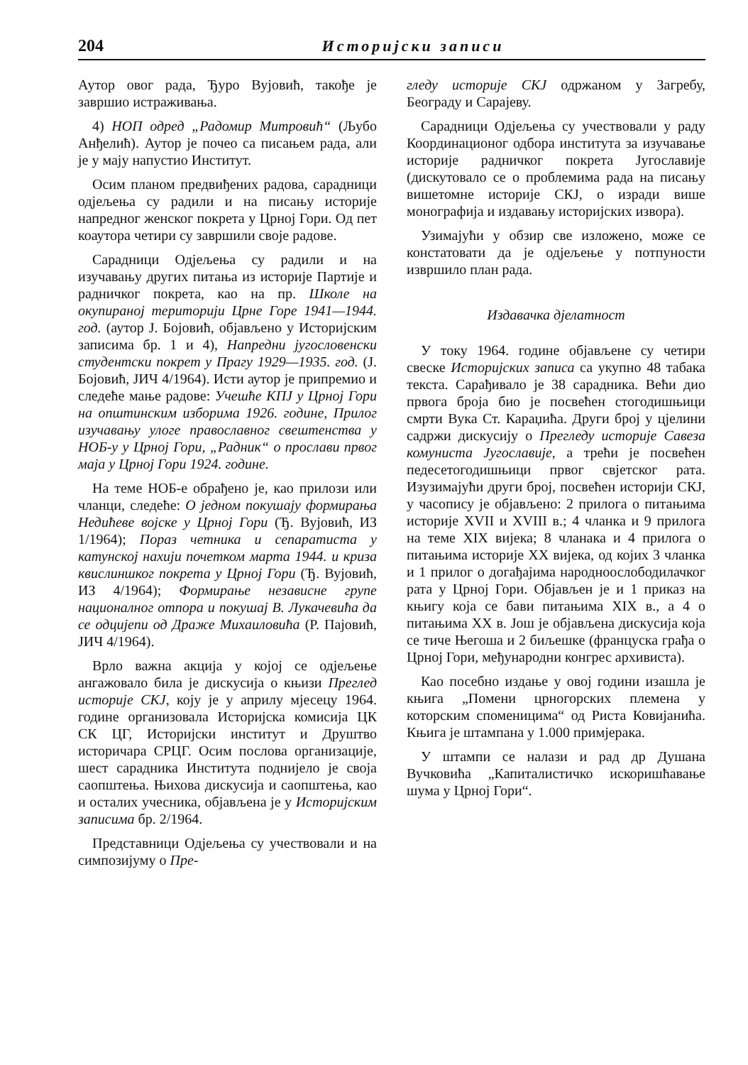204 Историјски записи
Аутор овог рада, Ђуро Вујовић, такође је завршио истраживања.
4) НОП одред „Радомир Митровић“ (Љубо Анђелић). Аутор је почео са писањем рада, али је у мају напустио Институт.
Осим планом предвиђених радова, сарадници одјељења су радили и на писању историје напредног женског покрета у Црној Гори. Од пет коаутора четири су завршили своје радове.
Сарадници Одјељења су радили и на изучавању других питања из историје Партије и радничког покрета, као на пр. Школе на окупираној територији Црне Горе 1941—1944. год. (аутор Ј. Бојовић, објављено у Историјским записима бр. 1 и 4), Напредни југословенски студентски покрет у Прагу 1929—1935. год. (Ј. Бојовић, ЈИЧ 4/1964). Исти аутор је припремио и следеће мање радове: Учешће КПЈ у Црној Гори на општинским изборима 1926. године, Прилог изучавању улоге православног свештенства у НОБ-у у Црној Гори, „Радник“ о прослави првог маја у Црној Гори 1924. године.
На теме НОБ-е обрађено је, као прилози или чланци, следеће: О једном покушају формирања Недићеве војске у Црној Гори (Ђ. Вујовић, ИЗ 1/1964); Пораз четника и сепаратиста у катунској нахији почетком марта 1944. и криза квислиншког покрета у Црној Гори (Ђ. Вујовић, ИЗ 4/1964); Формирање независне групе националног отпора и покушај В. Лукачевића да се одцијепи од Драже Михаиловића (Р. Пајовић, ЈИЧ 4/1964).
Врло важна акција у којој се одјељење ангажовало била је дискусија о књизи Преглед историје СКЈ, коју је у априлу мјесецу 1964. године организовала Историјска комисија ЦК СК ЦГ, Историјски институт и Друштво историчара СРЦГ. Осим послова организације, шест сарадника Института поднијело је своја саопштења. Њихова дискусија и саопштења, као и осталих учесника, објављена је у Историјским записима бр. 2/1964.
Представници Одјељења су учествовали и на симпозијуму о Пре-
гледу историје СКЈ одржаном у Загребу, Београду и Сарајеву.
Сарадници Одјељења су учествовали у раду Координационог одбора института за изучавање историје радничког покрета Југославије (дискутовало се о проблемима рада на писању вишетомне историје СКЈ, о изради више монографија и издавању историјских извора).
Узимајући у обзир све изложено, може се констатовати да је одјељење у потпуности извршило план рада.
Издавачка дјелатност
У току 1964. године објављене су четири свеске Историјских записа са укупно 48 табака текста. Сарађивало је 38 сарадника. Већи дио првога броја био је посвећен стогодишњици смрти Вука Ст. Караџића. Други број у цјелини садржи дискусију о Прегледу историје Савеза комуниста Југославије, а трећи је посвећен педесетогодишњици првог свјетског рата. Изузимајући други број, посвећен историји СКЈ, у часопису је објављено: 2 прилога о питањима историје XVII и XVIII в.; 4 чланка и 9 прилога на теме XIX вијека; 8 чланака и 4 прилога о питањима историје XX вијека, од којих 3 чланка и 1 прилог о догађајима народноослободилачког рата у Црној Гори. Објављен је и 1 приказ на књигу која се бави питањима XIX в., а 4 о питањима XX в. Још је објављена дискусија која се тиче Његоша и 2 биљешке (француска грађа о Црној Гори, међународни конгрес архивиста).
Као посебно издање у овој години изашла је књига „Помени црногорских племена у которским споменицима“ од Риста Ковијанића. Књига је штампана у 1.000 примјерака.
У штампи се налази и рад др Душана Вучковића „Капиталистичко искоришћавање шума у Црној Гори“.